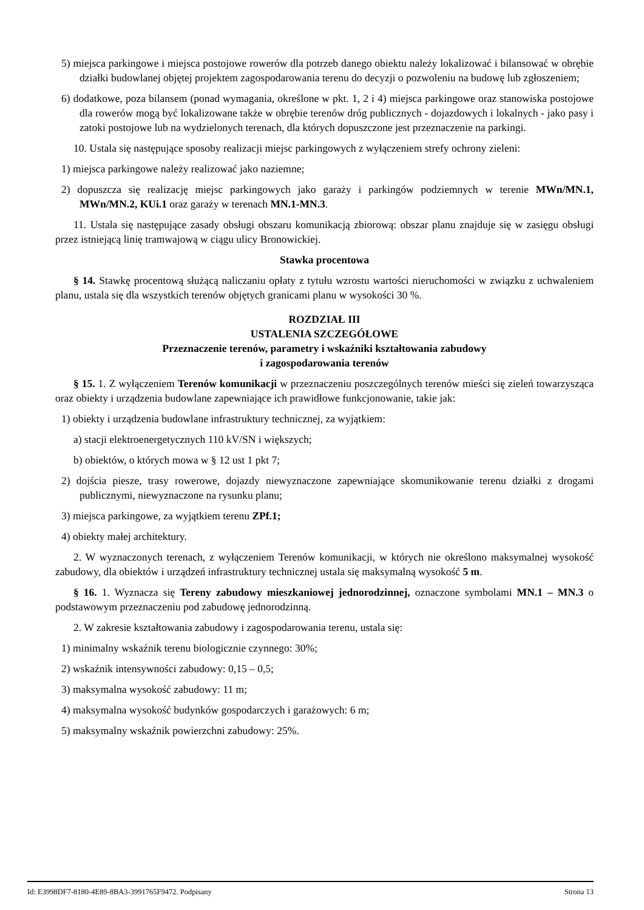5) miejsca parkingowe i miejsca postojowe rowerów dla potrzeb danego obiektu należy lokalizować i bilansować w obrębie działki budowlanej objętej projektem zagospodarowania terenu do decyzji o pozwoleniu na budowę lub zgłoszeniem;
6) dodatkowe, poza bilansem (ponad wymagania, określone w pkt. 1, 2 i 4) miejsca parkingowe oraz stanowiska postojowe dla rowerów mogą być lokalizowane także w obrębie terenów dróg publicznych - dojazdowych i lokalnych - jako pasy i zatoki postojowe lub na wydzielonych terenach, dla których dopuszczone jest przeznaczenie na parkingi.
10. Ustala się następujące sposoby realizacji miejsc parkingowych z wyłączeniem strefy ochrony zieleni:
1) miejsca parkingowe należy realizować jako naziemne;
2) dopuszcza się realizację miejsc parkingowych jako garaży i parkingów podziemnych w terenie MWn/MN.1, MWn/MN.2, KUi.1 oraz garaży w terenach MN.1-MN.3.
11. Ustala się następujące zasady obsługi obszaru komunikacją zbiorową: obszar planu znajduje się w zasięgu obsługi przez istniejącą linię tramwajową w ciągu ulicy Bronowickiej.
Stawka procentowa
§ 14. Stawkę procentową służącą naliczaniu opłaty z tytułu wzrostu wartości nieruchomości w związku z uchwaleniem planu, ustala się dla wszystkich terenów objętych granicami planu w wysokości 30 %.
ROZDZIAŁ III
USTALENIA SZCZEGÓŁOWE
Przeznaczenie terenów, parametry i wskaźniki kształtowania zabudowy
i zagospodarowania terenów
§ 15. 1. Z wyłączeniem Terenów komunikacji w przeznaczeniu poszczególnych terenów mieści się zieleń towarzysząca oraz obiekty i urządzenia budowlane zapewniające ich prawidłowe funkcjonowanie, takie jak:
1) obiekty i urządzenia budowlane infrastruktury technicznej, za wyjątkiem:
a) stacji elektroenergetycznych 110 kV/SN i większych;
b) obiektów, o których mowa w § 12 ust 1 pkt 7;
2) dojścia piesze, trasy rowerowe, dojazdy niewyznaczone zapewniające skomunikowanie terenu działki z drogami publicznymi, niewyznaczone na rysunku planu;
3) miejsca parkingowe, za wyjątkiem terenu ZPf.1;
4) obiekty małej architektury.
2. W wyznaczonych terenach, z wyłączeniem Terenów komunikacji, w których nie określono maksymalnej wysokość zabudowy, dla obiektów i urządzeń infrastruktury technicznej ustala się maksymalną wysokość 5 m.
§ 16. 1. Wyznacza się Tereny zabudowy mieszkaniowej jednorodzinnej, oznaczone symbolami MN.1 – MN.3 o podstawowym przeznaczeniu pod zabudowę jednorodzinną.
2. W zakresie kształtowania zabudowy i zagospodarowania terenu, ustala się:
1) minimalny wskaźnik terenu biologicznie czynnego: 30%;
2) wskaźnik intensywności zabudowy: 0,15 – 0,5;
3) maksymalna wysokość zabudowy: 11 m;
4) maksymalna wysokość budynków gospodarczych i garażowych: 6 m;
5) maksymalny wskaźnik powierzchni zabudowy: 25%.
Id: E3998DF7-8180-4E89-8BA3-3991765F9472. Podpisany Strona 13